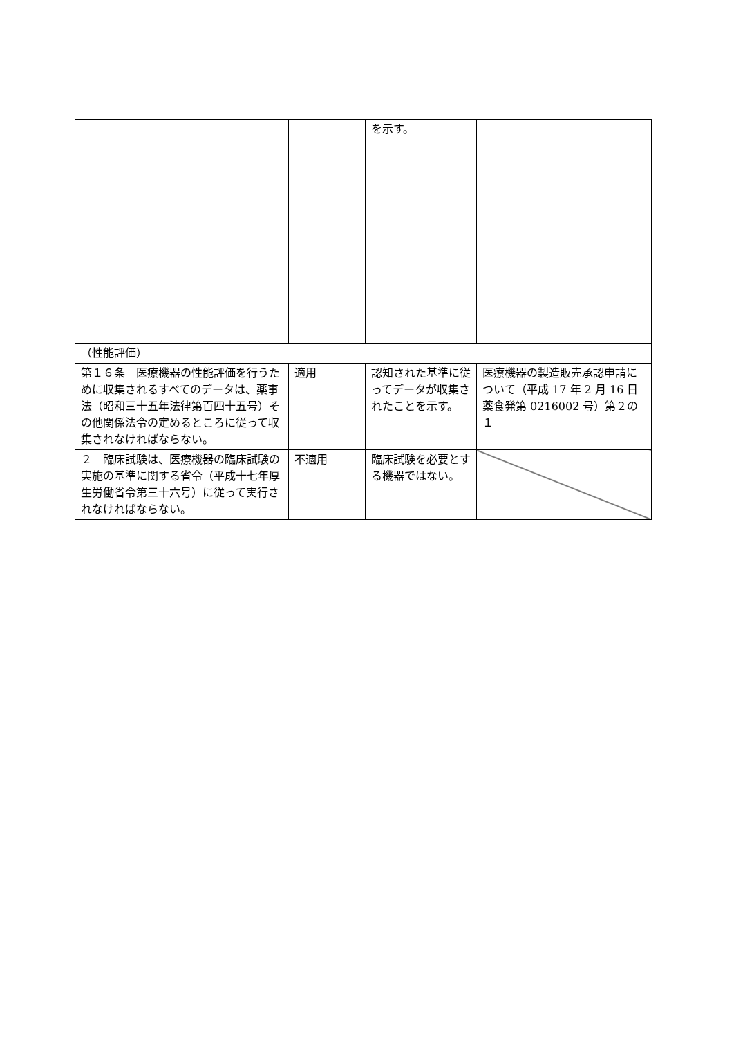| | | を示す。 | |
| （性能評価） | | | |
| 第１６条 医療機器の性能評価を行うために収集されるすべてのデータは、薬事法（昭和三十五年法律第百四十五号）その他関係法令の定めるところに従って収集されなければならない。 | 適用 | 認知された基準に従ってデータが収集されたことを示す。 | 医療機器の製造販売承認申請について（平成 17 年 2 月 16 日薬食発第 0216002 号）第２の１ |
| ２ 臨床試験は、医療機器の臨床試験の実施の基準に関する省令（平成十七年厚生労働省令第三十六号）に従って実行されなければならない。 | 不適用 | 臨床試験を必要とする機器ではない。 | |